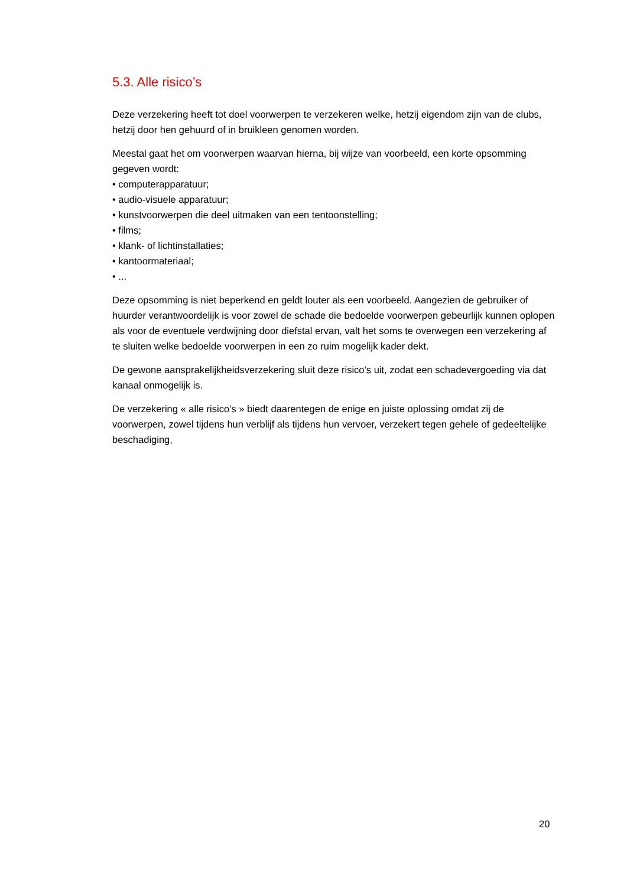5.3. Alle risico’s
Deze verzekering heeft tot doel voorwerpen te verzekeren welke, hetzij eigendom zijn van de clubs, hetzij door hen gehuurd of in bruikleen genomen worden.
Meestal gaat het om voorwerpen waarvan hierna, bij wijze van voorbeeld, een korte opsomming gegeven wordt:
• computerapparatuur;
• audio-visuele apparatuur;
• kunstvoorwerpen die deel uitmaken van een tentoonstelling;
• films;
• klank- of lichtinstallaties;
• kantoormateriaal;
• ...
Deze opsomming is niet beperkend en geldt louter als een voorbeeld. Aangezien de gebruiker of huurder verantwoordelijk is voor zowel de schade die bedoelde voorwerpen gebeurlijk kunnen oplopen als voor de eventuele verdwijning door diefstal ervan, valt het soms te overwegen een verzekering af te sluiten welke bedoelde voorwerpen in een zo ruim mogelijk kader dekt.
De gewone aansprakelijkheidsverzekering sluit deze risico’s uit, zodat een schadevergoeding via dat kanaal onmogelijk is.
De verzekering « alle risico’s » biedt daarentegen de enige en juiste oplossing omdat zij de voorwerpen, zowel tijdens hun verblijf als tijdens hun vervoer, verzekert tegen gehele of gedeeltelijke beschadiging,
20